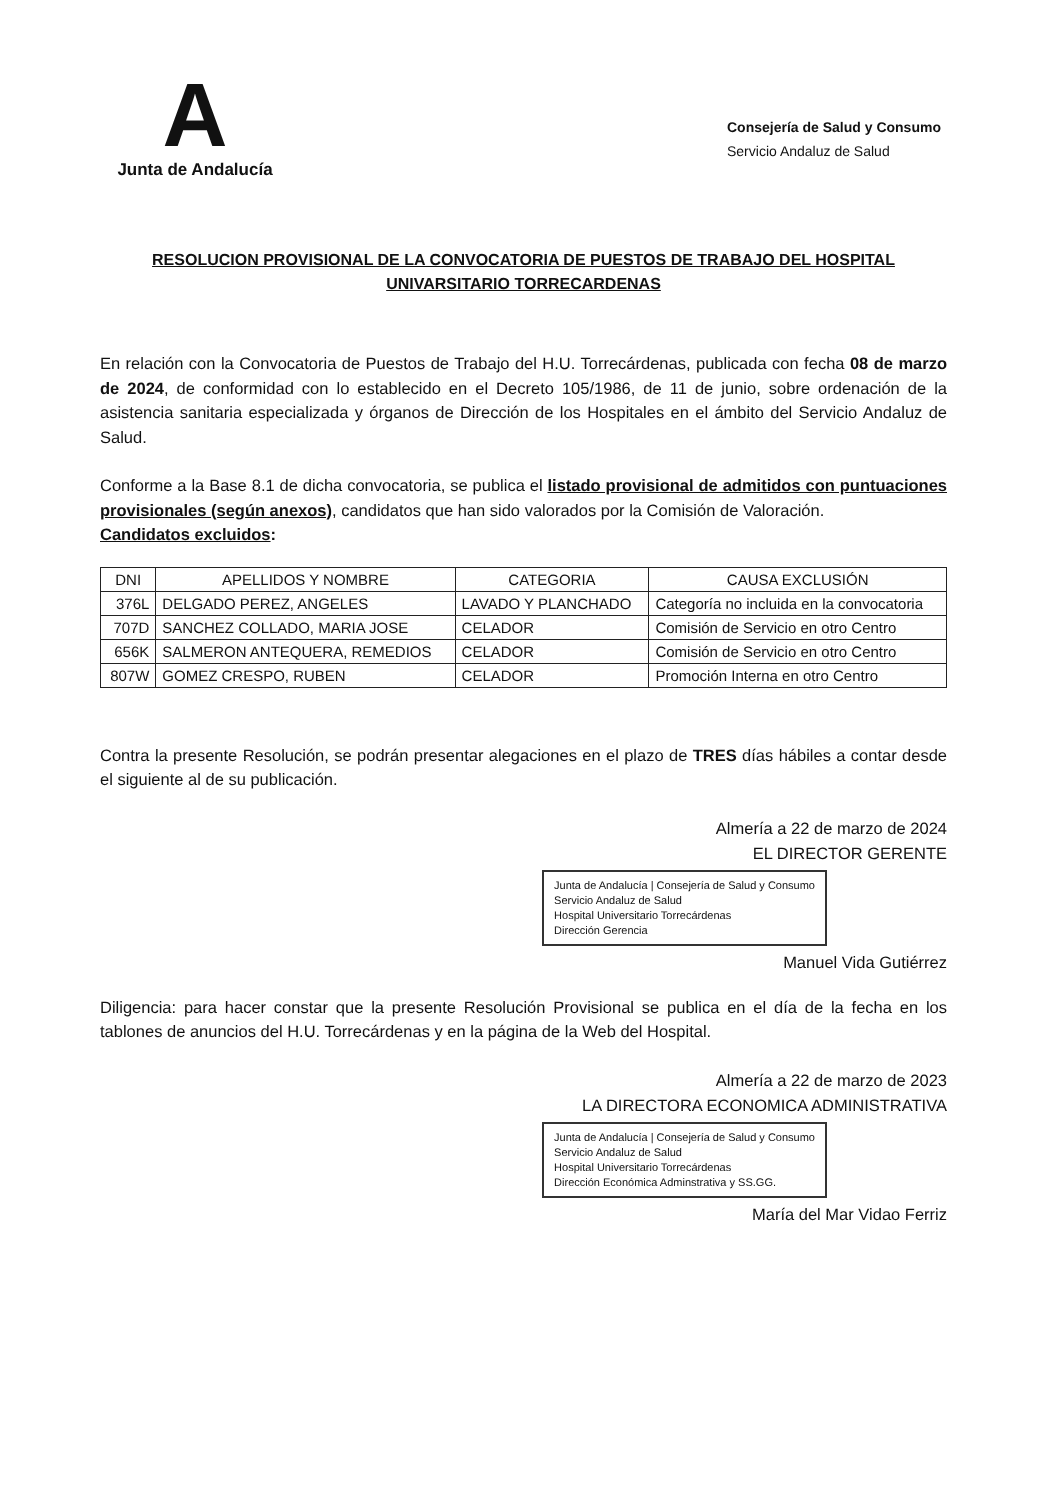A
Junta de Andalucía
Consejería de Salud y Consumo
Servicio Andaluz de Salud
RESOLUCION PROVISIONAL DE LA CONVOCATORIA DE PUESTOS DE TRABAJO DEL HOSPITAL UNIVARSITARIO TORRECARDENAS
En relación con la Convocatoria de Puestos de Trabajo del H.U. Torrecárdenas, publicada con fecha 08 de marzo de 2024, de conformidad con lo establecido en el Decreto 105/1986, de 11 de junio, sobre ordenación de la asistencia sanitaria especializada y órganos de Dirección de los Hospitales en el ámbito del Servicio Andaluz de Salud.
Conforme a la Base 8.1 de dicha convocatoria, se publica el listado provisional de admitidos con puntuaciones provisionales (según anexos), candidatos que han sido valorados por la Comisión de Valoración.
Candidatos excluidos:
| DNI | APELLIDOS Y NOMBRE | CATEGORIA | CAUSA EXCLUSIÓN |
| --- | --- | --- | --- |
| 376L | DELGADO PEREZ, ANGELES | LAVADO Y PLANCHADO | Categoría no incluida en la convocatoria |
| 707D | SANCHEZ COLLADO, MARIA JOSE | CELADOR | Comisión de Servicio en otro Centro |
| 656K | SALMERON ANTEQUERA, REMEDIOS | CELADOR | Comisión de Servicio en otro Centro |
| 807W | GOMEZ CRESPO, RUBEN | CELADOR | Promoción Interna en otro Centro |
Contra la presente Resolución, se podrán presentar alegaciones en el plazo de TRES días hábiles a contar desde el siguiente al de su publicación.
Almería a 22 de marzo de 2024
EL DIRECTOR GERENTE
Junta de Andalucía | Consejería de Salud y Consumo
Servicio Andaluz de Salud
Hospital Universitario Torrecárdenas
Dirección Gerencia
Manuel Vida Gutiérrez
Diligencia: para hacer constar que la presente Resolución Provisional se publica en el día de la fecha en los tablones de anuncios del H.U. Torrecárdenas y en la página de la Web del Hospital.
Almería a 22 de marzo de 2023
LA DIRECTORA ECONOMICA ADMINISTRATIVA
Junta de Andalucía | Consejería de Salud y Consumo
Servicio Andaluz de Salud
Hospital Universitario Torrecárdenas
Dirección Económica Adminstrativa y SS.GG.
María del Mar Vidao Ferriz